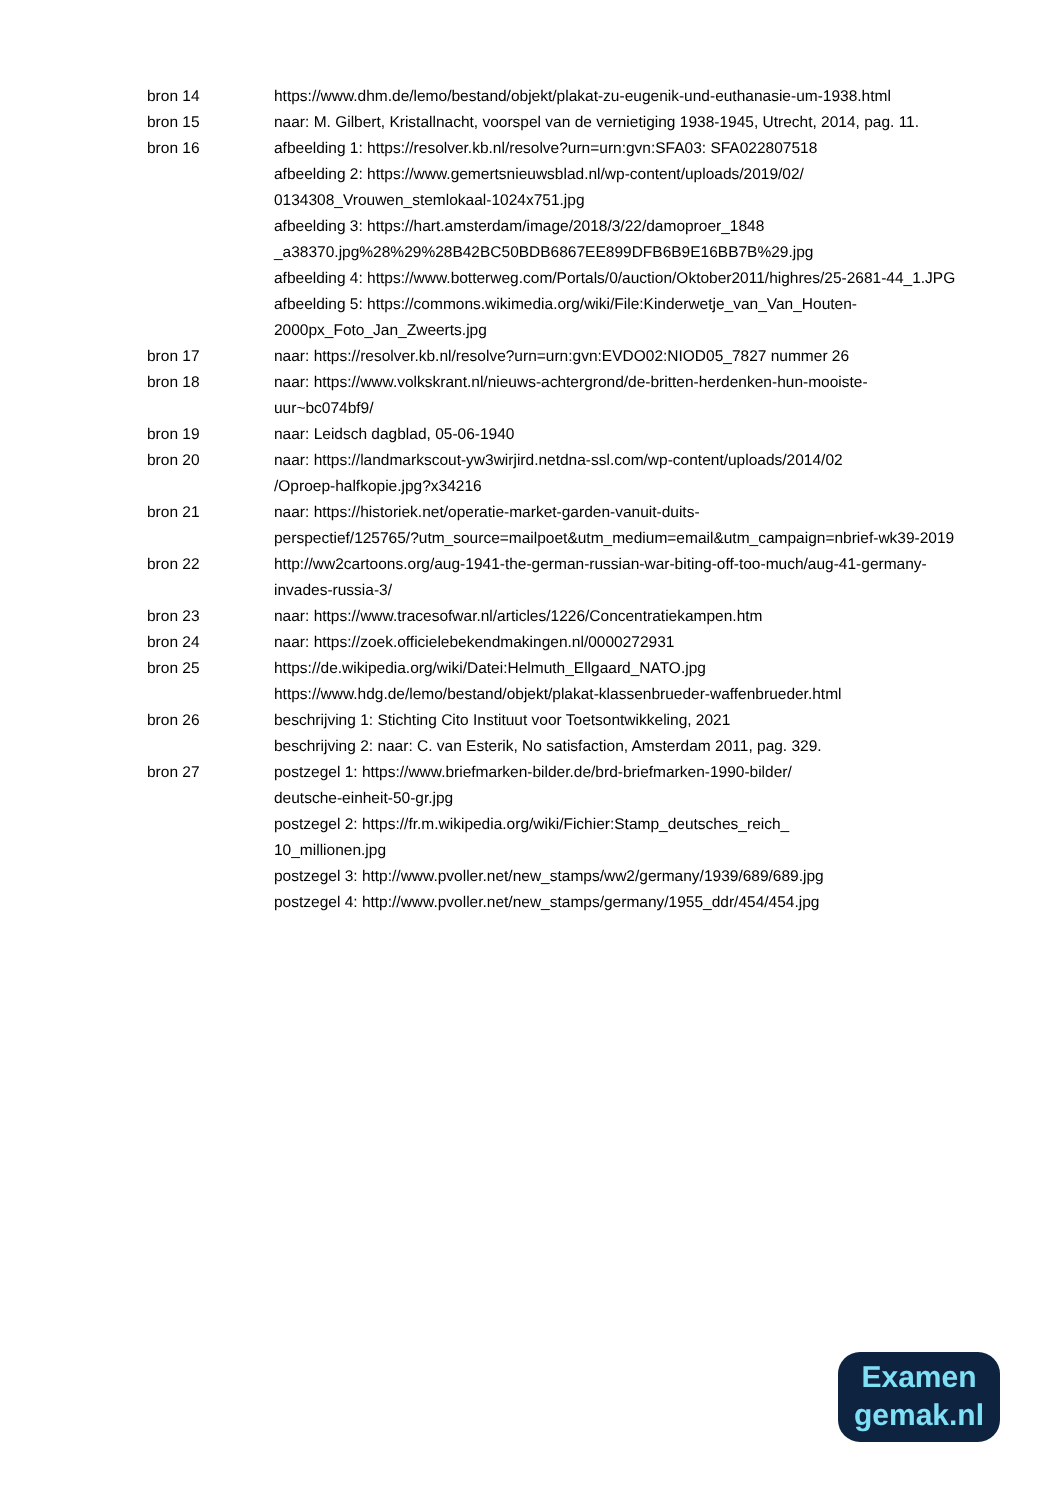bron 14 https://www.dhm.de/lemo/bestand/objekt/plakat-zu-eugenik-und-euthanasie-um-1938.html
bron 15 naar: M. Gilbert, Kristallnacht, voorspel van de vernietiging 1938-1945, Utrecht, 2014, pag. 11.
bron 16 afbeelding 1: https://resolver.kb.nl/resolve?urn=urn:gvn:SFA03: SFA022807518
afbeelding 2: https://www.gemertsnieuwsblad.nl/wp-content/uploads/2019/02/
0134308_Vrouwen_stemlokaal-1024x751.jpg
afbeelding 3: https://hart.amsterdam/image/2018/3/22/damoproer_1848
_a38370.jpg%28%29%28B42BC50BDB6867EE899DFB6B9E16BB7B%29.jpg
afbeelding 4: https://www.botterweg.com/Portals/0/auction/Oktober2011/highres/25-2681-44_1.JPG
afbeelding 5: https://commons.wikimedia.org/wiki/File:Kinderwetje_van_Van_Houten-2000px_Foto_Jan_Zweerts.jpg
bron 17 naar: https://resolver.kb.nl/resolve?urn=urn:gvn:EVDO02:NIOD05_7827 nummer 26
bron 18 naar: https://www.volkskrant.nl/nieuws-achtergrond/de-britten-herdenken-hun-mooiste-uur~bc074bf9/
bron 19 naar: Leidsch dagblad, 05-06-1940
bron 20 naar: https://landmarkscout-yw3wirjird.netdna-ssl.com/wp-content/uploads/2014/02
/Oproep-halfkopie.jpg?x34216
bron 21 naar: https://historiek.net/operatie-market-garden-vanuit-duits-
perspectief/125765/?utm_source=mailpoet&utm_medium=email&utm_campaign=nbrief-wk39-2019
bron 22 http://ww2cartoons.org/aug-1941-the-german-russian-war-biting-off-too-much/aug-41-germany-invades-russia-3/
bron 23 naar: https://www.tracesofwar.nl/articles/1226/Concentratiekampen.htm
bron 24 naar: https://zoek.officielebekendmakingen.nl/0000272931
bron 25 https://de.wikipedia.org/wiki/Datei:Helmuth_Ellgaard_NATO.jpg
https://www.hdg.de/lemo/bestand/objekt/plakat-klassenbrueder-waffenbrueder.html
bron 26 beschrijving 1: Stichting Cito Instituut voor Toetsontwikkeling, 2021
beschrijving 2: naar: C. van Esterik, No satisfaction, Amsterdam 2011, pag. 329.
bron 27 postzegel 1: https://www.briefmarken-bilder.de/brd-briefmarken-1990-bilder/
deutsche-einheit-50-gr.jpg
postzegel 2: https://fr.m.wikipedia.org/wiki/Fichier:Stamp_deutsches_reich_
10_millionen.jpg
postzegel 3: http://www.pvoller.net/new_stamps/ww2/germany/1939/689/689.jpg
postzegel 4: http://www.pvoller.net/new_stamps/germany/1955_ddr/454/454.jpg
Examen
gemak.nl